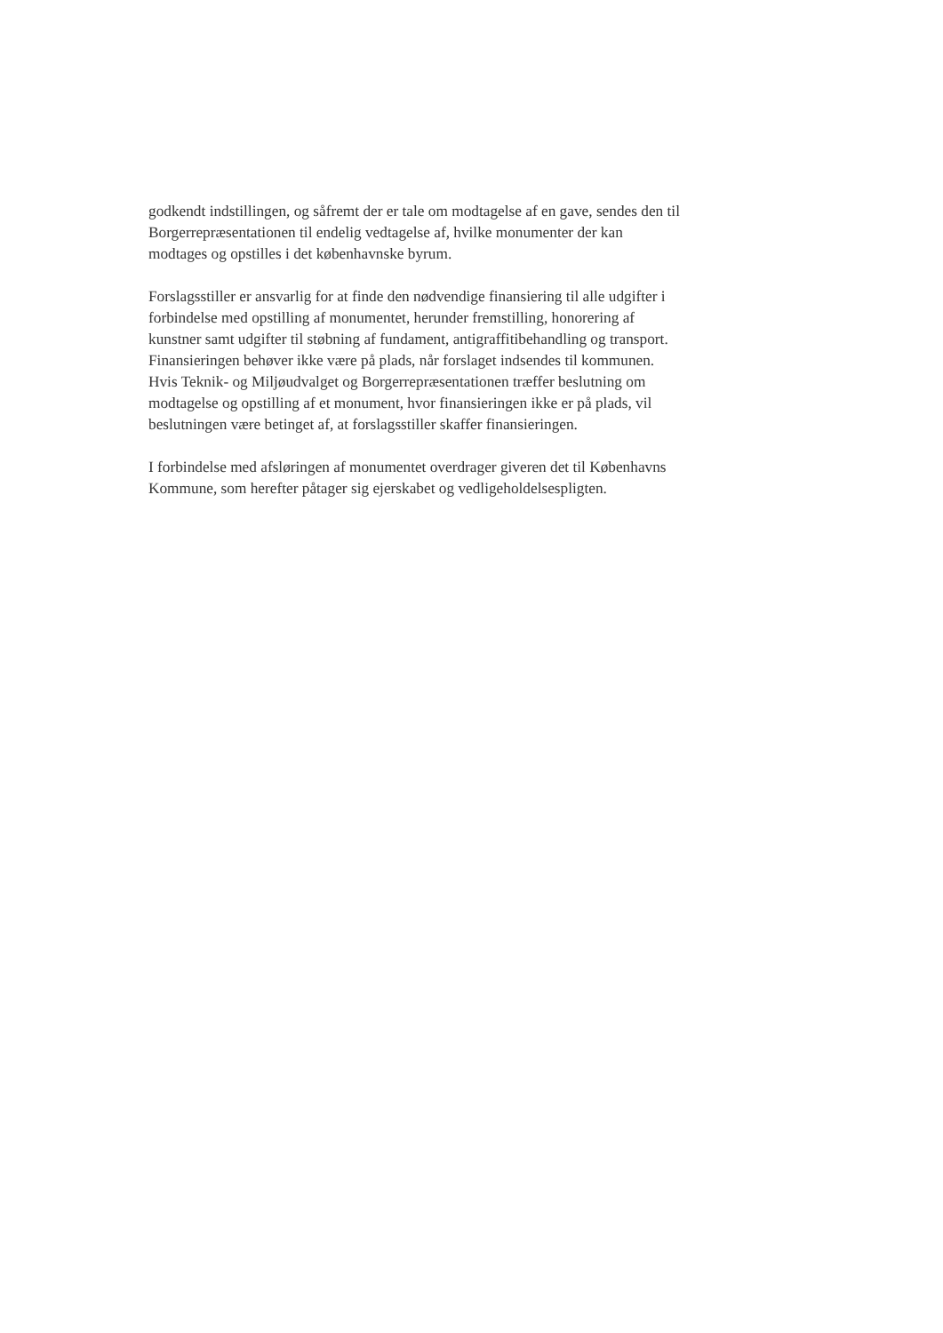godkendt indstillingen, og såfremt der er tale om modtagelse af en gave, sendes den til Borgerrepræsentationen til endelig vedtagelse af, hvilke monumenter der kan modtages og opstilles i det københavnske byrum.
Forslagsstiller er ansvarlig for at finde den nødvendige finansiering til alle udgifter i forbindelse med opstilling af monumentet, herunder fremstilling, honorering af kunstner samt udgifter til støbning af fundament, antigraffitibehandling og transport. Finansieringen behøver ikke være på plads, når forslaget indsendes til kommunen. Hvis Teknik- og Miljøudvalget og Borgerrepræsentationen træffer beslutning om modtagelse og opstilling af et monument, hvor finansieringen ikke er på plads, vil beslutningen være betinget af, at forslagsstiller skaffer finansieringen.
I forbindelse med afsløringen af monumentet overdrager giveren det til Københavns Kommune, som herefter påtager sig ejerskabet og vedligeholdelsespligten.